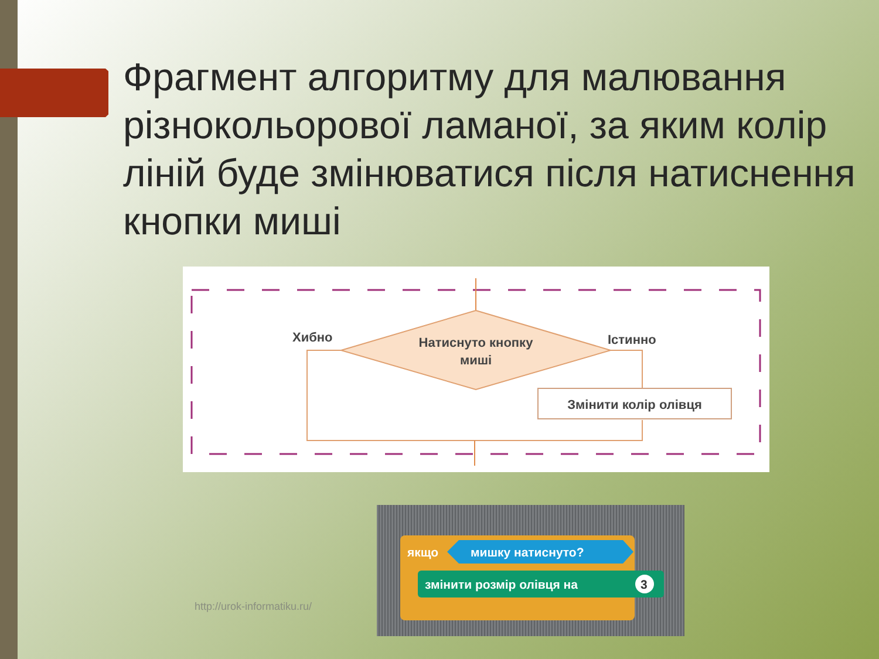Фрагмент алгоритму для малювання різнокольорової ламаної, за яким колір ліній буде змінюватися після натиснення кнопки миші
Натиснуто кнопку
миші
Хибно
Істинно
Змінити колір олівця
http://urok-informatiku.ru/
якщо
мишку натиснуто?
змінити розмір олівця на
3